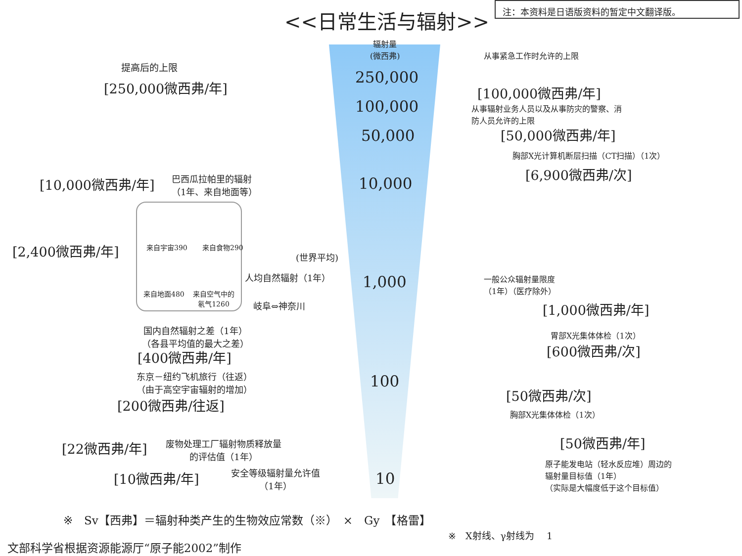<<日常生活与辐射>>
注：本资料是日语版资料的暂定中文翻译版。
辐射量
(微西弗)
250,000
100,000
50,000
10,000
1,000
100
10
提高后的上限
[250,000微西弗/年]
从事紧急工作时允许的上限
[100,000微西弗/年]
从事辐射业务人员以及从事防灾的警察、消
防人员允许的上限
[50,000微西弗/年]
胸部X光计算机断层扫描（CT扫描）（1次）
[6,900微西弗/次]
[10,000微西弗/年]
巴西瓜拉帕里的辐射
（1年、来自地面等）
[2,400微西弗/年] 来自宇宙390 来自食物290
来自地面480
来自空气中的
氡气1260
(世界平均)
人均自然辐射（1年）
一般公众辐射量限度
（1年）（医疗除外）
[1,000微西弗/年]
岐阜⇔神奈川
国内自然辐射之差（1年）
（各县平均值的最大之差）
胃部X光集体体检（1次）
[600微西弗/次]
[400微西弗/年]
东京－纽约飞机旅行（往返）
（由于高空宇宙辐射的增加）
[200微西弗/往返]
[50微西弗/次]
胸部X光集体体检（1次）
[50微西弗/年]
[22微西弗/年]
废物处理工厂辐射物质释放量
的评估值（1年）
原子能发电站（轻水反应堆）周边的
辐射量目标值（1年）
（实际是大幅度低于这个目标值）
[10微西弗/年]
安全等级辐射量允许值
（1年）
※　Sv【西弗】＝辐射种类产生的生物效应常数（※）　×　Gy　【格雷】
※　X射线、γ射线为　 1
文部科学省根据资源能源厅“原子能2002”制作